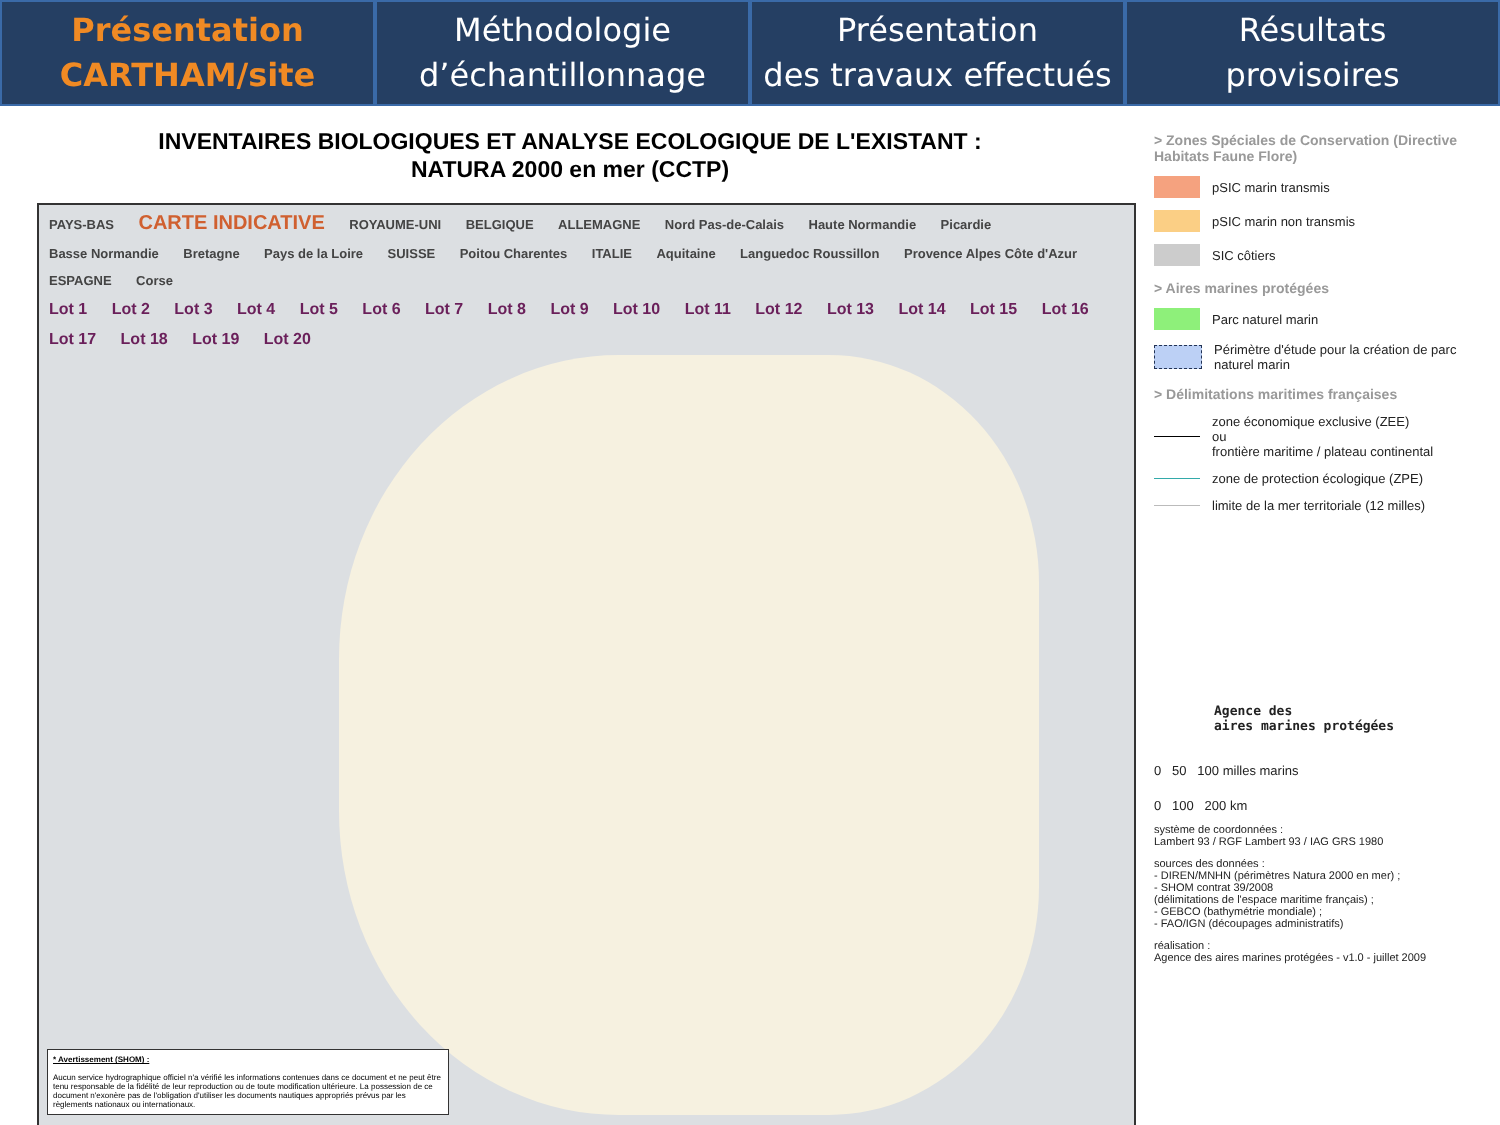Présentation
CARTHAM/site
Méthodologie
d’échantillonnage
Présentation
des travaux effectués
Résultats
provisoires
INVENTAIRES BIOLOGIQUES ET ANALYSE ECOLOGIQUE DE L'EXISTANT :
NATURA 2000 en mer (CCTP)
PAYS-BAS CARTE INDICATIVE ROYAUME-UNI BELGIQUE ALLEMAGNE Nord Pas-de-Calais Haute Normandie Picardie Basse Normandie Bretagne Pays de la Loire SUISSE Poitou Charentes ITALIE Aquitaine Languedoc Roussillon Provence Alpes Côte d'Azur ESPAGNE Corse
Lot 1 Lot 2 Lot 3 Lot 4 Lot 5 Lot 6 Lot 7 Lot 8 Lot 9 Lot 10 Lot 11 Lot 12 Lot 13 Lot 14 Lot 15 Lot 16 Lot 17 Lot 18 Lot 19 Lot 20
* Avertissement (SHOM) :
Aucun service hydrographique officiel n'a vérifié les informations contenues dans ce document et ne peut être tenu responsable de la fidélité de leur reproduction ou de toute modification ultérieure. La possession de ce document n'exonère pas de l'obligation d'utiliser les documents nautiques appropriés prévus par les règlements nationaux ou internationaux.
> Zones Spéciales de Conservation (Directive Habitats Faune Flore)
pSIC marin transmis
pSIC marin non transmis
SIC côtiers
> Aires marines protégées
Parc naturel marin
Périmètre d'étude pour la création de parc naturel marin
> Délimitations maritimes françaises
zone économique exclusive (ZEE)
ou
frontière maritime / plateau continental
zone de protection écologique (ZPE)
limite de la mer territoriale (12 milles)
Agence des
aires marines protégées
0 50 100 milles marins
0 100 200 km
système de coordonnées :
Lambert 93 / RGF Lambert 93 / IAG GRS 1980
sources des données :
- DIREN/MNHN (périmètres Natura 2000 en mer) ;
- SHOM contrat 39/2008
(délimitations de l'espace maritime français) ;
- GEBCO (bathymétrie mondiale) ;
- FAO/IGN (découpages administratifs)
réalisation :
Agence des aires marines protégées - v1.0 - juillet 2009